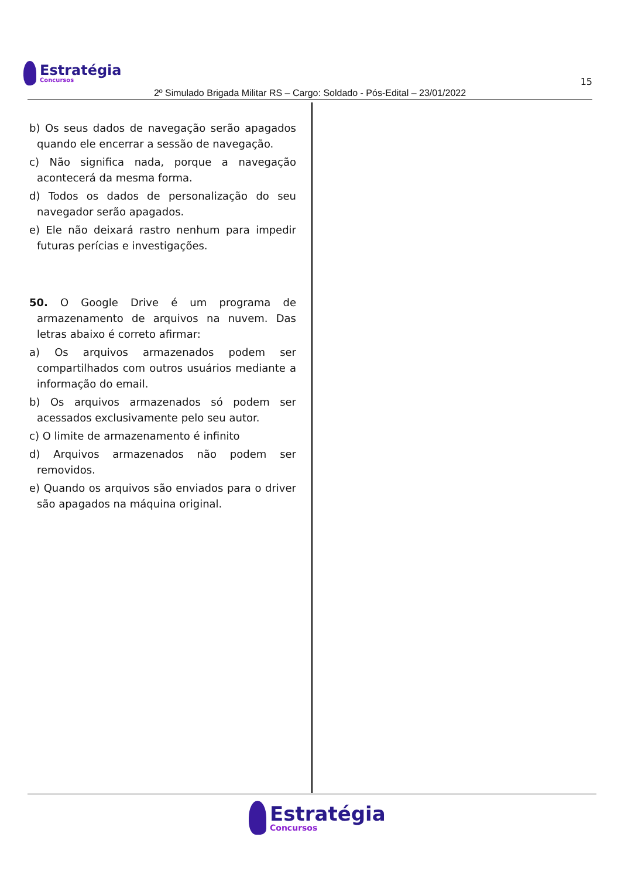Estratégia
Concursos
15
2º Simulado Brigada Militar RS – Cargo: Soldado - Pós-Edital – 23/01/2022
b) Os seus dados de navegação serão apagados quando ele encerrar a sessão de navegação.
c) Não significa nada, porque a navegação acontecerá da mesma forma.
d) Todos os dados de personalização do seu navegador serão apagados.
e) Ele não deixará rastro nenhum para impedir futuras perícias e investigações.
50. O Google Drive é um programa de armazenamento de arquivos na nuvem. Das letras abaixo é correto afirmar:
a) Os arquivos armazenados podem ser compartilhados com outros usuários mediante a informação do email.
b) Os arquivos armazenados só podem ser acessados exclusivamente pelo seu autor.
c) O limite de armazenamento é infinito
d) Arquivos armazenados não podem ser removidos.
e) Quando os arquivos são enviados para o driver são apagados na máquina original.
Estratégia
Concursos